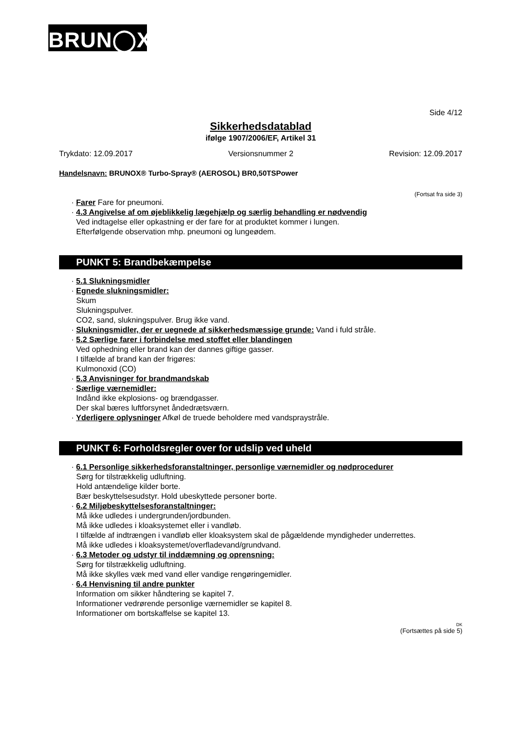BRUN◯X<sup>®</sup>
Side 4/12
Sikkerhedsdatablad
ifølge 1907/2006/EF, Artikel 31
Trykdato: 12.09.2017 Versionsnummer 2 Revision: 12.09.2017
Handelsnavn: BRUNOX® Turbo-Spray® (AEROSOL) BR0,50TSPower
(Fortsat fra side 3)
· Farer Fare for pneumoni.
· 4.3 Angivelse af om øjeblikkelig lægehjælp og særlig behandling er nødvendig
Ved indtagelse eller opkastning er der fare for at produktet kommer i lungen.
Efterfølgende observation mhp. pneumoni og lungeødem.
PUNKT 5: Brandbekæmpelse
· 5.1 Slukningsmidler
· Egnede slukningsmidler:
Skum
Slukningspulver.
CO2, sand, slukningspulver. Brug ikke vand.
· Slukningsmidler, der er uegnede af sikkerhedsmæssige grunde: Vand i fuld stråle.
· 5.2 Særlige farer i forbindelse med stoffet eller blandingen
Ved ophedning eller brand kan der dannes giftige gasser.
I tilfælde af brand kan der frigøres:
Kulmonoxid (CO)
· 5.3 Anvisninger for brandmandskab
· Særlige værnemidler:
Indånd ikke ekplosions- og brændgasser.
Der skal bæres luftforsynet åndedrætsværn.
· Yderligere oplysninger Afkøl de truede beholdere med vandspraystråle.
PUNKT 6: Forholdsregler over for udslip ved uheld
· 6.1 Personlige sikkerhedsforanstaltninger, personlige værnemidler og nødprocedurer
Sørg for tilstrækkelig udluftning.
Hold antændelige kilder borte.
Bær beskyttelsesudstyr. Hold ubeskyttede personer borte.
· 6.2 Miljøbeskyttelsesforanstaltninger:
Må ikke udledes i undergrunden/jordbunden.
Må ikke udledes i kloaksystemet eller i vandløb.
I tilfælde af indtrængen i vandløb eller kloaksystem skal de pågældende myndigheder underrettes.
Må ikke udledes i kloaksystemet/overfladevand/grundvand.
· 6.3 Metoder og udstyr til inddæmning og oprensning:
Sørg for tilstrækkelig udluftning.
Må ikke skylles væk med vand eller vandige rengøringemidler.
· 6.4 Henvisning til andre punkter
Information om sikker håndtering se kapitel 7.
Informationer vedrørende personlige værnemidler se kapitel 8.
Informationer om bortskaffelse se kapitel 13.
DK
(Fortsættes på side 5)